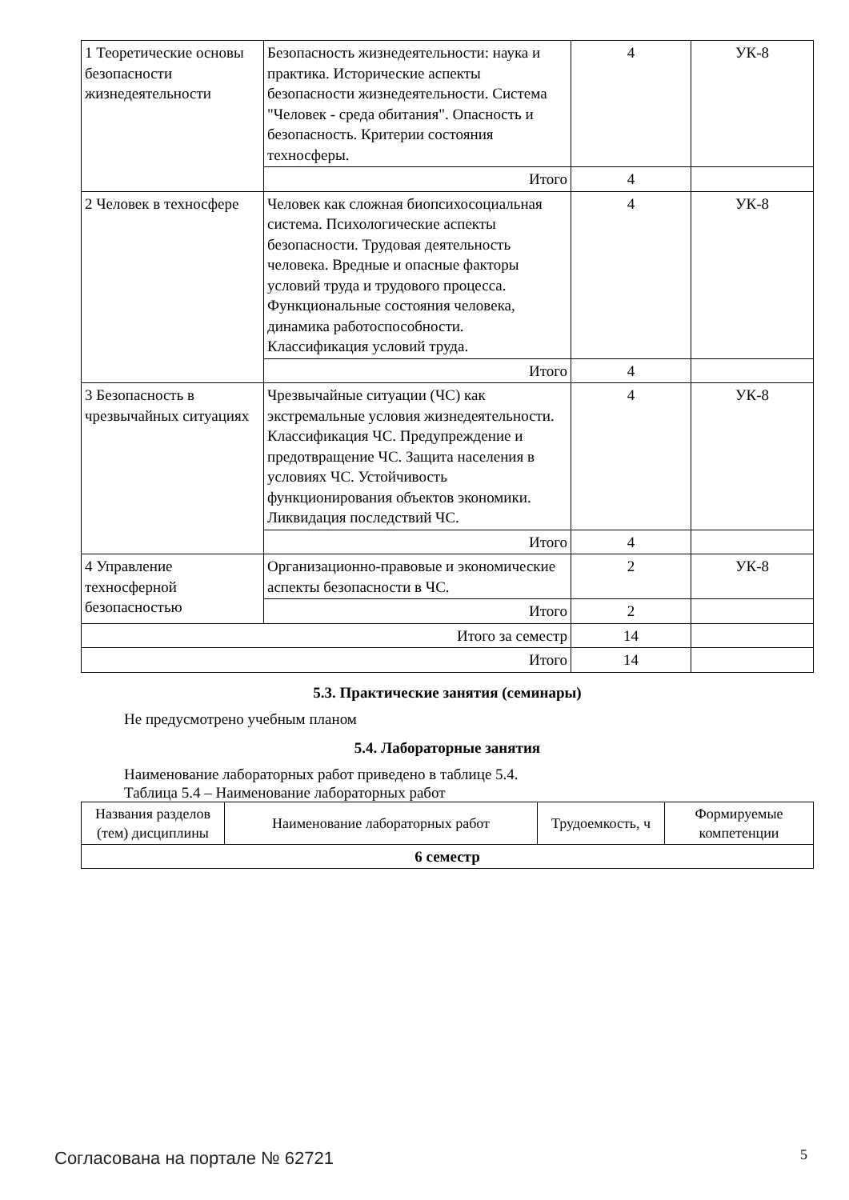| 1 Теоретические основы безопасности жизнедеятельности | Безопасность жизнедеятельности: наука и практика. Исторические аспекты безопасности жизнедеятельности. Система "Человек - среда обитания". Опасность и безопасность. Критерии состояния техносферы. | 4 | УК-8 |
| | Итого | 4 | |
| 2 Человек в техносфере | Человек как сложная биопсихосоциальная система. Психологические аспекты безопасности. Трудовая деятельность человека. Вредные и опасные факторы условий труда и трудового процесса. Функциональные состояния человека, динамика работоспособности. Классификация условий труда. | 4 | УК-8 |
| | Итого | 4 | |
| 3 Безопасность в чрезвычайных ситуациях | Чрезвычайные ситуации (ЧС) как экстремальные условия жизнедеятельности. Классификация ЧС. Предупреждение и предотвращение ЧС. Защита населения в условиях ЧС. Устойчивость функционирования объектов экономики. Ликвидация последствий ЧС. | 4 | УК-8 |
| | Итого | 4 | |
| 4 Управление техносферной безопасностью | Организационно-правовые и экономические аспекты безопасности в ЧС. | 2 | УК-8 |
| | Итого | 2 | |
| Итого за семестр | | 14 | |
| Итого | | 14 | |
5.3. Практические занятия (семинары)
Не предусмотрено учебным планом
5.4. Лабораторные занятия
Наименование лабораторных работ приведено в таблице 5.4.
Таблица 5.4 – Наименование лабораторных работ
| Названия разделов (тем) дисциплины | Наименование лабораторных работ | Трудоемкость, ч | Формируемые компетенции |
| --- | --- | --- | --- |
| 6 семестр | | | |
Согласована на портале № 62721 5